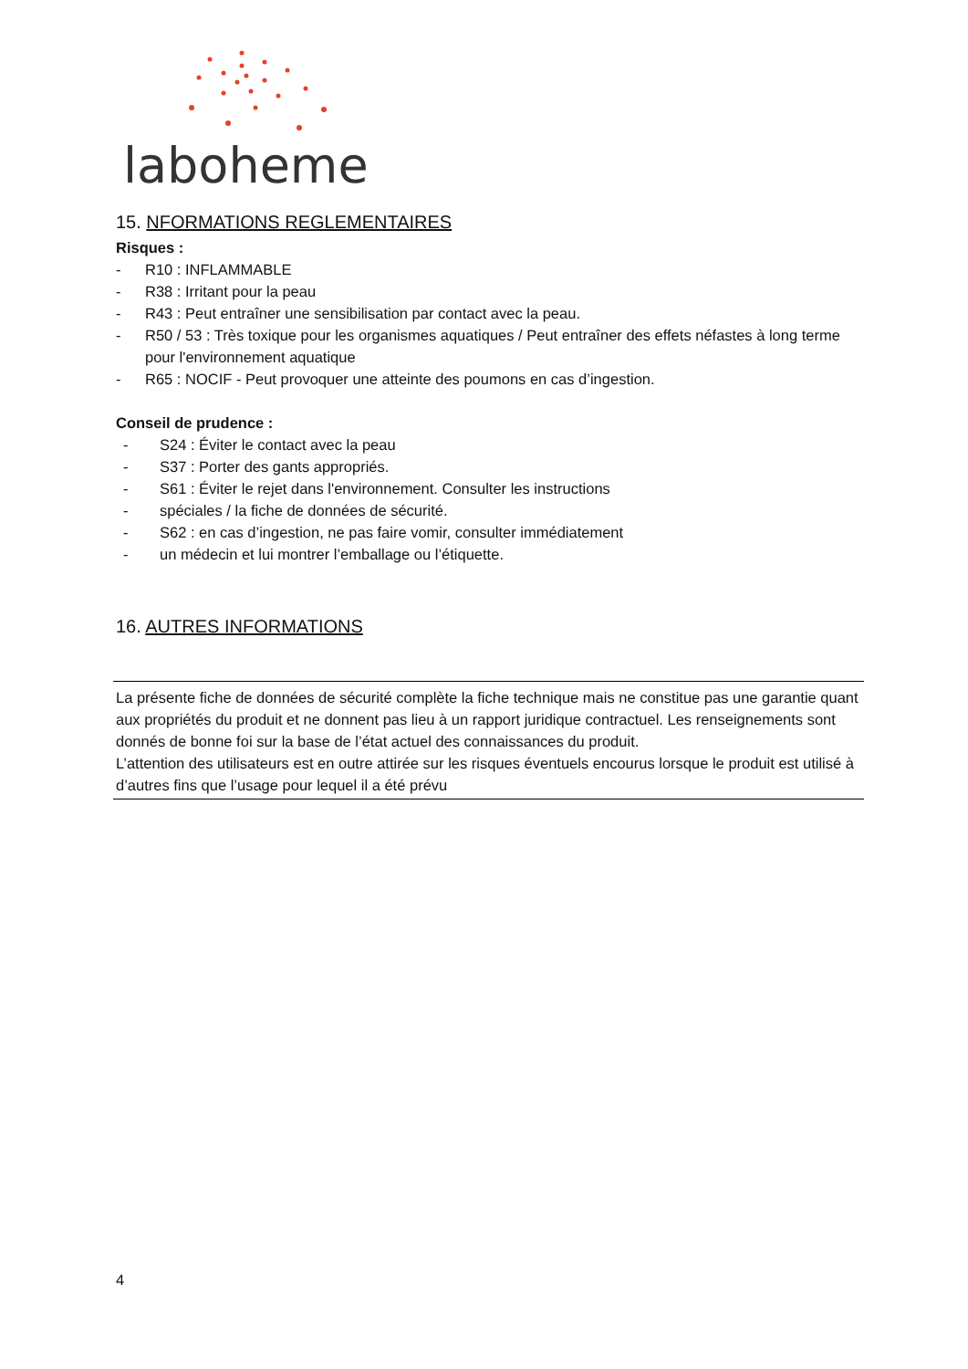laboheme
15. NFORMATIONS REGLEMENTAIRES
Risques :
- R10 : INFLAMMABLE
- R38 : Irritant pour la peau
- R43 : Peut entraîner une sensibilisation par contact avec la peau.
- R50 / 53 : Très toxique pour les organismes aquatiques / Peut entraîner des effets néfastes à long terme pour l'environnement aquatique
- R65 : NOCIF - Peut provoquer une atteinte des poumons en cas d’ingestion.
Conseil de prudence :
- S24 : Éviter le contact avec la peau
- S37 : Porter des gants appropriés.
- S61 : Éviter le rejet dans l'environnement. Consulter les instructions
- spéciales / la fiche de données de sécurité.
- S62 : en cas d’ingestion, ne pas faire vomir, consulter immédiatement
- un médecin et lui montrer l’emballage ou l’étiquette.
16. AUTRES INFORMATIONS
La présente fiche de données de sécurité complète la fiche technique mais ne constitue pas une garantie quant aux propriétés du produit et ne donnent pas lieu à un rapport juridique contractuel. Les renseignements sont donnés de bonne foi sur la base de l’état actuel des connaissances du produit.
L’attention des utilisateurs est en outre attirée sur les risques éventuels encourus lorsque le produit est utilisé à d’autres fins que l’usage pour lequel il a été prévu
4